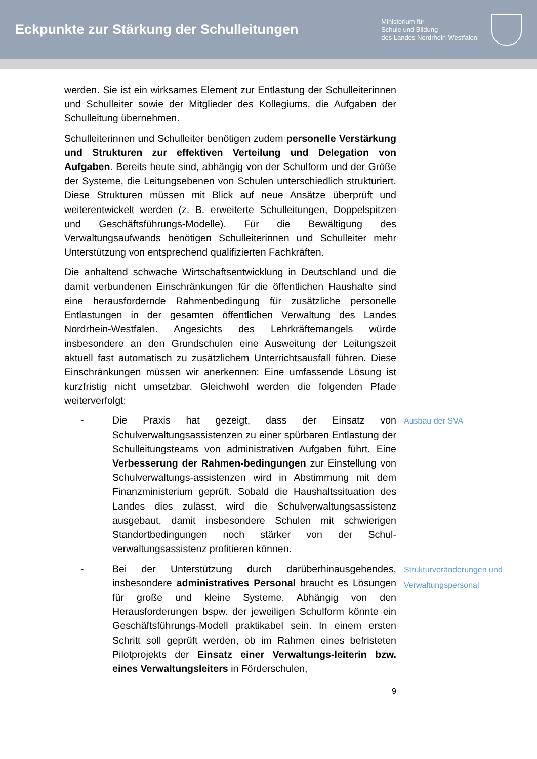Eckpunkte zur Stärkung der Schulleitungen
Ministerium für
Schule und Bildung
des Landes Nordrhein-Westfalen
werden. Sie ist ein wirksames Element zur Entlastung der Schulleiterinnen und Schulleiter sowie der Mitglieder des Kollegiums, die Aufgaben der Schulleitung übernehmen.
Schulleiterinnen und Schulleiter benötigen zudem personelle Verstärkung und Strukturen zur effektiven Verteilung und Delegation von Aufgaben. Bereits heute sind, abhängig von der Schulform und der Größe der Systeme, die Leitungsebenen von Schulen unterschiedlich strukturiert. Diese Strukturen müssen mit Blick auf neue Ansätze überprüft und weiterentwickelt werden (z. B. erweiterte Schulleitungen, Doppelspitzen und Geschäftsführungs-Modelle). Für die Bewältigung des Verwaltungsaufwands benötigen Schulleiterinnen und Schulleiter mehr Unterstützung von entsprechend qualifizierten Fachkräften.
Die anhaltend schwache Wirtschaftsentwicklung in Deutschland und die damit verbundenen Einschränkungen für die öffentlichen Haushalte sind eine herausfordernde Rahmenbedingung für zusätzliche personelle Entlastungen in der gesamten öffentlichen Verwaltung des Landes Nordrhein-Westfalen. Angesichts des Lehrkräftemangels würde insbesondere an den Grundschulen eine Ausweitung der Leitungszeit aktuell fast automatisch zu zusätzlichem Unterrichtsausfall führen. Diese Einschränkungen müssen wir anerkennen: Eine umfassende Lösung ist kurzfristig nicht umsetzbar. Gleichwohl werden die folgenden Pfade weiterverfolgt:
- Die Praxis hat gezeigt, dass der Einsatz von Schulverwaltungsassistenzen zu einer spürbaren Entlastung der Schulleitungsteams von administrativen Aufgaben führt. Eine Verbesserung der Rahmen-bedingungen zur Einstellung von Schulverwaltungs-assistenzen wird in Abstimmung mit dem Finanzministerium geprüft. Sobald die Haushaltssituation des Landes dies zulässt, wird die Schulverwaltungsassistenz ausgebaut, damit insbesondere Schulen mit schwierigen Standortbedingungen noch stärker von der Schul-verwaltungsassistenz profitieren können.
Ausbau der SVA
- Bei der Unterstützung durch darüberhinausgehendes, insbesondere administratives Personal braucht es Lösungen für große und kleine Systeme. Abhängig von den Herausforderungen bspw. der jeweiligen Schulform könnte ein Geschäftsführungs-Modell praktikabel sein. In einem ersten Schritt soll geprüft werden, ob im Rahmen eines befristeten Pilotprojekts der Einsatz einer Verwaltungs-leiterin bzw. eines Verwaltungsleiters in Förderschulen,
Strukturveränderungen und Verwaltungspersonal
9